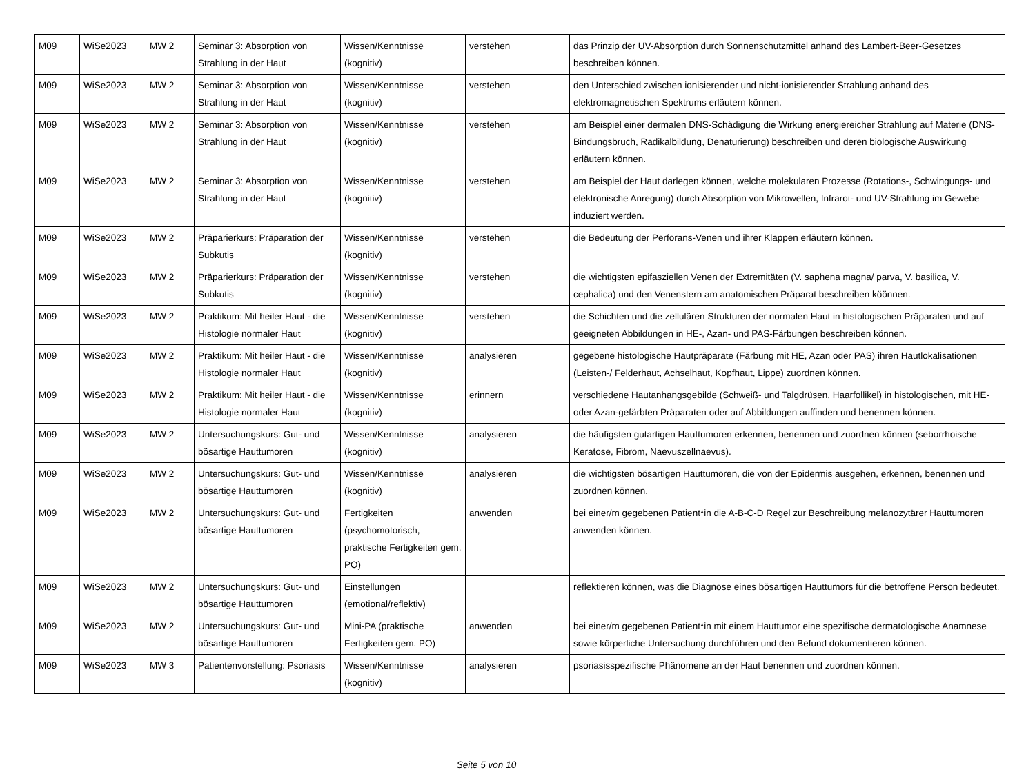| M09 | WiSe2023 | MW 2 | Seminar 3: Absorption von Strahlung in der Haut | Wissen/Kenntnisse (kognitiv) | verstehen | das Prinzip der UV-Absorption durch Sonnenschutzmittel anhand des Lambert-Beer-Gesetzes beschreiben können. |
| M09 | WiSe2023 | MW 2 | Seminar 3: Absorption von Strahlung in der Haut | Wissen/Kenntnisse (kognitiv) | verstehen | den Unterschied zwischen ionisierender und nicht-ionisierender Strahlung anhand des elektromagnetischen Spektrums erläutern können. |
| M09 | WiSe2023 | MW 2 | Seminar 3: Absorption von Strahlung in der Haut | Wissen/Kenntnisse (kognitiv) | verstehen | am Beispiel einer dermalen DNS-Schädigung die Wirkung energiereicher Strahlung auf Materie (DNS-Bindungsbruch, Radikalbildung, Denaturierung) beschreiben und deren biologische Auswirkung erläutern können. |
| M09 | WiSe2023 | MW 2 | Seminar 3: Absorption von Strahlung in der Haut | Wissen/Kenntnisse (kognitiv) | verstehen | am Beispiel der Haut darlegen können, welche molekularen Prozesse (Rotations-, Schwingungs- und elektronische Anregung) durch Absorption von Mikrowellen, Infrarot- und UV-Strahlung im Gewebe induziert werden. |
| M09 | WiSe2023 | MW 2 | Präparierkurs: Präparation der Subkutis | Wissen/Kenntnisse (kognitiv) | verstehen | die Bedeutung der Perforans-Venen und ihrer Klappen erläutern können. |
| M09 | WiSe2023 | MW 2 | Präparierkurs: Präparation der Subkutis | Wissen/Kenntnisse (kognitiv) | verstehen | die wichtigsten epifasziellen Venen der Extremitäten (V. saphena magna/ parva, V. basilica, V. cephalica) und den Venenstern am anatomischen Präparat beschreiben köönnen. |
| M09 | WiSe2023 | MW 2 | Praktikum: Mit heiler Haut - die Histologie normaler Haut | Wissen/Kenntnisse (kognitiv) | verstehen | die Schichten und die zellulären Strukturen der normalen Haut in histologischen Präparaten und auf geeigneten Abbildungen in HE-, Azan- und PAS-Färbungen beschreiben können. |
| M09 | WiSe2023 | MW 2 | Praktikum: Mit heiler Haut - die Histologie normaler Haut | Wissen/Kenntnisse (kognitiv) | analysieren | gegebene histologische Hautpräparate (Färbung mit HE, Azan oder PAS) ihren Hautlokalisationen (Leisten-/ Felderhaut, Achselhaut, Kopfhaut, Lippe) zuordnen können. |
| M09 | WiSe2023 | MW 2 | Praktikum: Mit heiler Haut - die Histologie normaler Haut | Wissen/Kenntnisse (kognitiv) | erinnern | verschiedene Hautanhangsgebilde (Schweiß- und Talgdrüsen, Haarfollikel) in histologischen, mit HE- oder Azan-gefärbten Präparaten oder auf Abbildungen auffinden und benennen können. |
| M09 | WiSe2023 | MW 2 | Untersuchungskurs: Gut- und bösartige Hauttumoren | Wissen/Kenntnisse (kognitiv) | analysieren | die häufigsten gutartigen Hauttumoren erkennen, benennen und zuordnen können (seborrhoische Keratose, Fibrom, Naevuszellnaevus). |
| M09 | WiSe2023 | MW 2 | Untersuchungskurs: Gut- und bösartige Hauttumoren | Wissen/Kenntnisse (kognitiv) | analysieren | die wichtigsten bösartigen Hauttumoren, die von der Epidermis ausgehen, erkennen, benennen und zuordnen können. |
| M09 | WiSe2023 | MW 2 | Untersuchungskurs: Gut- und bösartige Hauttumoren | Fertigkeiten (psychomotorisch, praktische Fertigkeiten gem. PO) | anwenden | bei einer/m gegebenen Patient*in die A-B-C-D Regel zur Beschreibung melanozytärer Hauttumoren anwenden können. |
| M09 | WiSe2023 | MW 2 | Untersuchungskurs: Gut- und bösartige Hauttumoren | Einstellungen (emotional/reflektiv) | | reflektieren können, was die Diagnose eines bösartigen Hauttumors für die betroffene Person bedeutet. |
| M09 | WiSe2023 | MW 2 | Untersuchungskurs: Gut- und bösartige Hauttumoren | Mini-PA (praktische Fertigkeiten gem. PO) | anwenden | bei einer/m gegebenen Patient*in mit einem Hauttumor eine spezifische dermatologische Anamnese sowie körperliche Untersuchung durchführen und den Befund dokumentieren können. |
| M09 | WiSe2023 | MW 3 | Patientenvorstellung: Psoriasis | Wissen/Kenntnisse (kognitiv) | analysieren | psoriasisspezifische Phänomene an der Haut benennen und zuordnen können. |
Seite 5 von 10